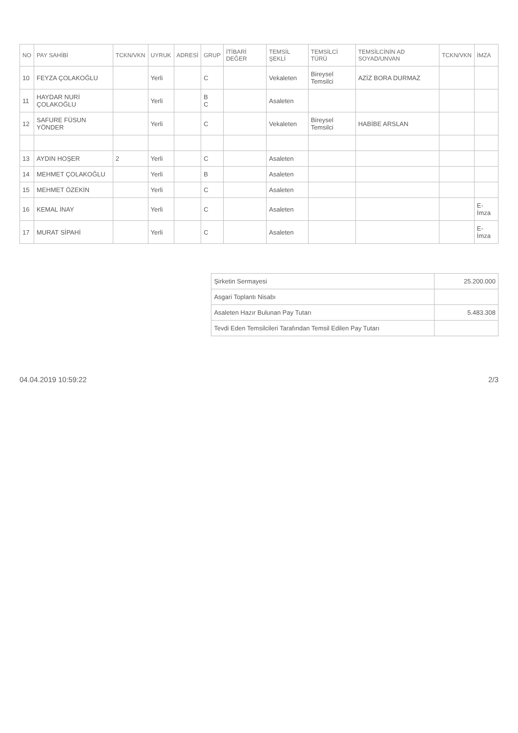| NO | PAY SAHİBİ | TCKN/VKN | UYRUK | ADRESİ | GRUP | İTİBARİ DEĞER | TEMSİL ŞEKLİ | TEMSİLCİ TÜRÜ | TEMSİLCİNİN AD SOYAD/UNVAN | TCKN/VKN | İMZA |
| --- | --- | --- | --- | --- | --- | --- | --- | --- | --- | --- | --- |
| 10 | FEYZA ÇOLAKOĞLU | | Yerli | | C | | Vekaleten | Bireysel Temsilci | AZİZ BORA DURMAZ | | |
| 11 | HAYDAR NURİ ÇOLAKOĞLU | | Yerli | | B C | | Asaleten | | | | |
| 12 | SAFURE FÜSUN YÖNDER | | Yerli | | C | | Vekaleten | Bireysel Temsilci | HABİBE ARSLAN | | |
| 13 | AYDIN HOŞER | 2 | Yerli | | C | | Asaleten | | | | |
| 14 | MEHMET ÇOLAKOĞLU | | Yerli | | B | | Asaleten | | | | |
| 15 | MEHMET ÖZEKİN | | Yerli | | C | | Asaleten | | | | |
| 16 | KEMAL İNAY | | Yerli | | C | | Asaleten | | | | E-İmza |
| 17 | MURAT SİPAHİ | | Yerli | | C | | Asaleten | | | | E-İmza |
| Şirketin Sermayesi | 25.200.000 |
| Asgari Toplantı Nisabı | |
| Asaleten Hazır Bulunan Pay Tutarı | 5.483.308 |
| Tevdi Eden Temsilcileri Tarafından Temsil Edilen Pay Tutarı | |
04.04.2019 10:59:22 2/3